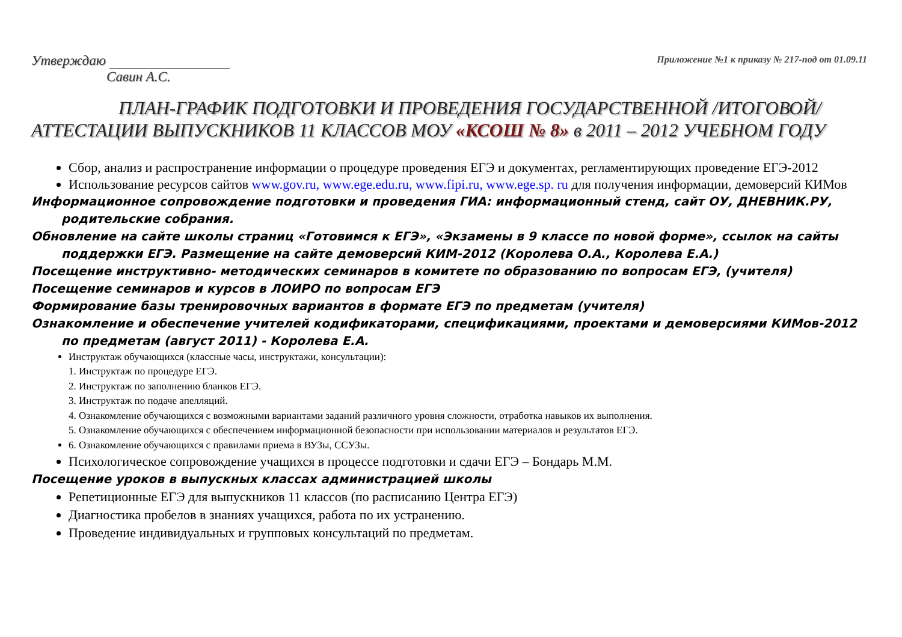Утверждаю
Савин А.С.
Приложение №1 к приказу № 217-под от 01.09.11
ПЛАН-ГРАФИК ПОДГОТОВКИ И ПРОВЕДЕНИЯ ГОСУДАРСТВЕННОЙ /ИТОГОВОЙ/ АТТЕСТАЦИИ ВЫПУСКНИКОВ 11 КЛАССОВ МОУ «КСОШ № 8» в 2011 – 2012 УЧЕБНОМ ГОДУ
Сбор, анализ и распространение информации о процедуре проведения ЕГЭ и документах, регламентирующих проведение ЕГЭ-2012
Использование ресурсов сайтов www.gov.ru, www.ege.edu.ru, www.fipi.ru, www.ege.sp. ru для получения информации, демоверсий КИМов
Информационное сопровождение подготовки и проведения ГИА: информационный стенд, сайт ОУ, ДНЕВНИК.РУ, родительские собрания.
Обновление на сайте школы страниц «Готовимся к ЕГЭ», «Экзамены в 9 классе по новой форме», ссылок на сайты поддержки ЕГЭ. Размещение на сайте демоверсий КИМ-2012 (Королева О.А., Королева Е.А.)
Посещение инструктивно- методических семинаров в комитете по образованию по вопросам ЕГЭ, (учителя)
Посещение семинаров и курсов в ЛОИРО по вопросам ЕГЭ
Формирование базы тренировочных вариантов в формате ЕГЭ по предметам (учителя)
Ознакомление и обеспечение учителей кодификаторами, спецификациями, проектами и демоверсиями КИМов-2012 по предметам (август 2011) - Королева Е.А.
Инструктаж обучающихся (классные часы, инструктажи, консультации):
1. Инструктаж по процедуре ЕГЭ.
2. Инструктаж по заполнению бланков ЕГЭ.
3. Инструктаж по подаче апелляций.
4. Ознакомление обучающихся с возможными вариантами заданий различного уровня сложности, отработка навыков их выполнения.
5. Ознакомление обучающихся с обеспечением информационной безопасности при использовании материалов и результатов ЕГЭ.
6. Ознакомление обучающихся с правилами приема в ВУЗы, ССУЗы.
Психологическое сопровождение учащихся в процессе подготовки и сдачи ЕГЭ – Бондарь М.М.
Посещение уроков в выпускных классах администрацией школы
Репетиционные ЕГЭ для выпускников 11 классов (по расписанию Центра ЕГЭ)
Диагностика пробелов в знаниях учащихся, работа по их устранению.
Проведение индивидуальных и групповых консультаций по предметам.